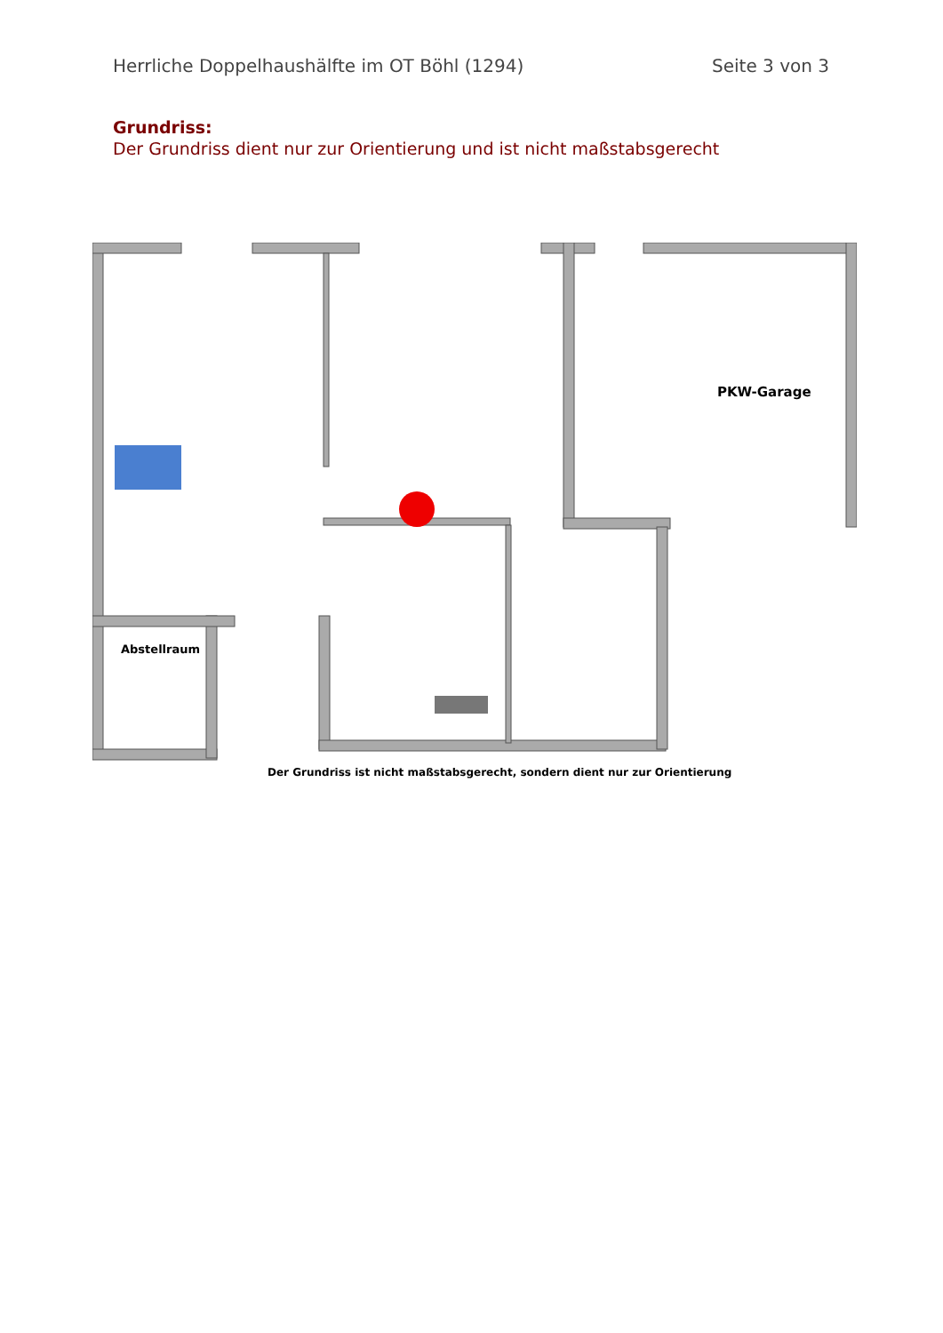Herrliche Doppelhaushälfte im OT Böhl (1294) Seite 3 von 3
Grundriss:
Der Grundriss dient nur zur Orientierung und ist nicht maßstabsgerecht
PKW-Garage
Abstellraum
Der Grundriss ist nicht maßstabsgerecht, sondern dient nur zur Orientierung